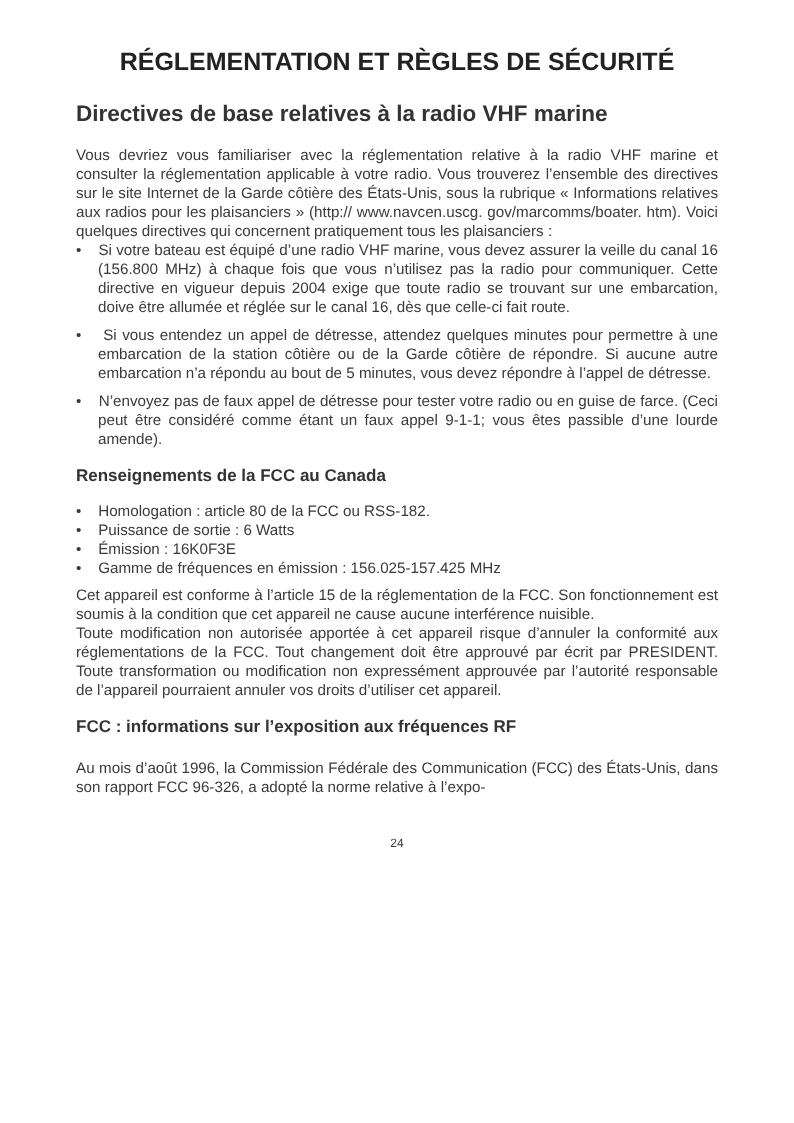RÉGLEMENTATION ET RÈGLES DE SÉCURITÉ
Directives de base relatives à la radio VHF marine
Vous devriez vous familiariser avec la réglementation relative à la radio VHF marine et consulter la réglementation applicable à votre radio. Vous trouverez l’ensemble des directives sur le site Internet de la Garde côtière des États-Unis, sous la rubrique « Informations relatives aux radios pour les plaisanciers » (http:// www.navcen.uscg. gov/marcomms/boater. htm). Voici quelques directives qui concernent pratiquement tous les plaisanciers :
• Si votre bateau est équipé d’une radio VHF marine, vous devez assurer la veille du canal 16 (156.800 MHz) à chaque fois que vous n’utilisez pas la radio pour communiquer. Cette directive en vigueur depuis 2004 exige que toute radio se trouvant sur une embarcation, doive être allumée et réglée sur le canal 16, dès que celle-ci fait route.
• Si vous entendez un appel de détresse, attendez quelques minutes pour permettre à une embarcation de la station côtière ou de la Garde côtière de répondre. Si aucune autre embarcation n’a répondu au bout de 5 minutes, vous devez répondre à l’appel de détresse.
• N’envoyez pas de faux appel de détresse pour tester votre radio ou en guise de farce. (Ceci peut être considéré comme étant un faux appel 9-1-1; vous êtes passible d’une lourde amende).
Renseignements de la FCC au Canada
• Homologation : article 80 de la FCC ou RSS-182.
• Puissance de sortie : 6 Watts
• Émission : 16K0F3E
• Gamme de fréquences en émission : 156.025-157.425 MHz
Cet appareil est conforme à l’article 15 de la réglementation de la FCC. Son fonctionnement est soumis à la condition que cet appareil ne cause aucune interférence nuisible.
Toute modification non autorisée apportée à cet appareil risque d’annuler la conformité aux réglementations de la FCC. Tout changement doit être approuvé par écrit par PRESIDENT. Toute transformation ou modification non expressément approuvée par l’autorité responsable de l’appareil pourraient annuler vos droits d’utiliser cet appareil.
FCC : informations sur l’exposition aux fréquences RF
Au mois d’août 1996, la Commission Fédérale des Communication (FCC) des États-Unis, dans son rapport FCC 96-326, a adopté la norme relative à l’expo-
24